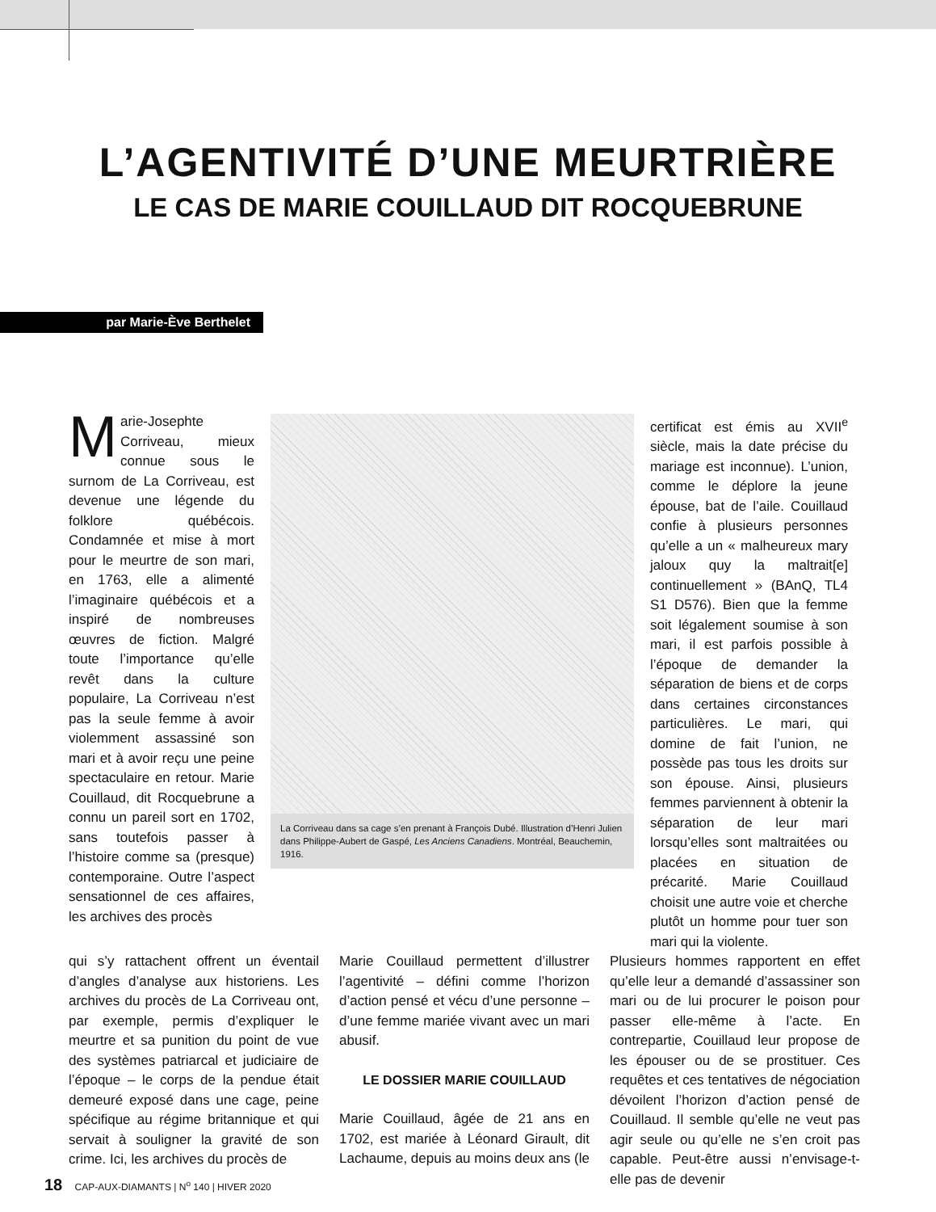L’AGENTIVITÉ D’UNE MEURTRIÈRE
LE CAS DE MARIE COUILLAUD DIT ROCQUEBRUNE
par Marie-Ève Berthelet
Marie-Josephte Corriveau, mieux connue sous le surnom de La Corriveau, est devenue une légende du folklore québécois. Condamnée et mise à mort pour le meurtre de son mari, en 1763, elle a alimenté l’imaginaire québécois et a inspiré de nombreuses œuvres de fiction. Malgré toute l’importance qu’elle revêt dans la culture populaire, La Corriveau n’est pas la seule femme à avoir violemment assassiné son mari et à avoir reçu une peine spectaculaire en retour. Marie Couillaud, dit Rocquebrune a connu un pareil sort en 1702, sans toutefois passer à l’histoire comme sa (presque) contemporaine. Outre l’aspect sensationnel de ces affaires, les archives des procès
La Corriveau dans sa cage s’en prenant à François Dubé. Illustration d’Henri Julien dans Philippe-Aubert de Gaspé, Les Anciens Canadiens. Montréal, Beauchemin, 1916.
certificat est émis au XVII<sup>e</sup> siècle, mais la date précise du mariage est inconnue). L’union, comme le déplore la jeune épouse, bat de l’aile. Couillaud confie à plusieurs personnes qu’elle a un « malheureux mary jaloux quy la maltrait[e] continuellement » (BAnQ, TL4 S1 D576). Bien que la femme soit légalement soumise à son mari, il est parfois possible à l’époque de demander la séparation de biens et de corps dans certaines circonstances particulières. Le mari, qui domine de fait l’union, ne possède pas tous les droits sur son épouse. Ainsi, plusieurs femmes parviennent à obtenir la séparation de leur mari lorsqu’elles sont maltraitées ou placées en situation de précarité. Marie Couillaud choisit une autre voie et cherche plutôt un homme pour tuer son mari qui la violente.
qui s’y rattachent offrent un éventail d’angles d’analyse aux historiens. Les archives du procès de La Corriveau ont, par exemple, permis d’expliquer le meurtre et sa punition du point de vue des systèmes patriarcal et judiciaire de l’époque – le corps de la pendue était demeuré exposé dans une cage, peine spécifique au régime britannique et qui servait à souligner la gravité de son crime. Ici, les archives du procès de
Marie Couillaud permettent d’illustrer l’agentivité – défini comme l’horizon d’action pensé et vécu d’une personne – d’une femme mariée vivant avec un mari abusif.
LE DOSSIER MARIE COUILLAUD
Marie Couillaud, âgée de 21 ans en 1702, est mariée à Léonard Girault, dit Lachaume, depuis au moins deux ans (le
Plusieurs hommes rapportent en effet qu’elle leur a demandé d’assassiner son mari ou de lui procurer le poison pour passer elle-même à l’acte. En contrepartie, Couillaud leur propose de les épouser ou de se prostituer. Ces requêtes et ces tentatives de négociation dévoilent l’horizon d’action pensé de Couillaud. Il semble qu’elle ne veut pas agir seule ou qu’elle ne s’en croit pas capable. Peut-être aussi n’envisage-t-elle pas de devenir
18 CAP-AUX-DIAMANTS | N<sup>o</sup> 140 | HIVER 2020